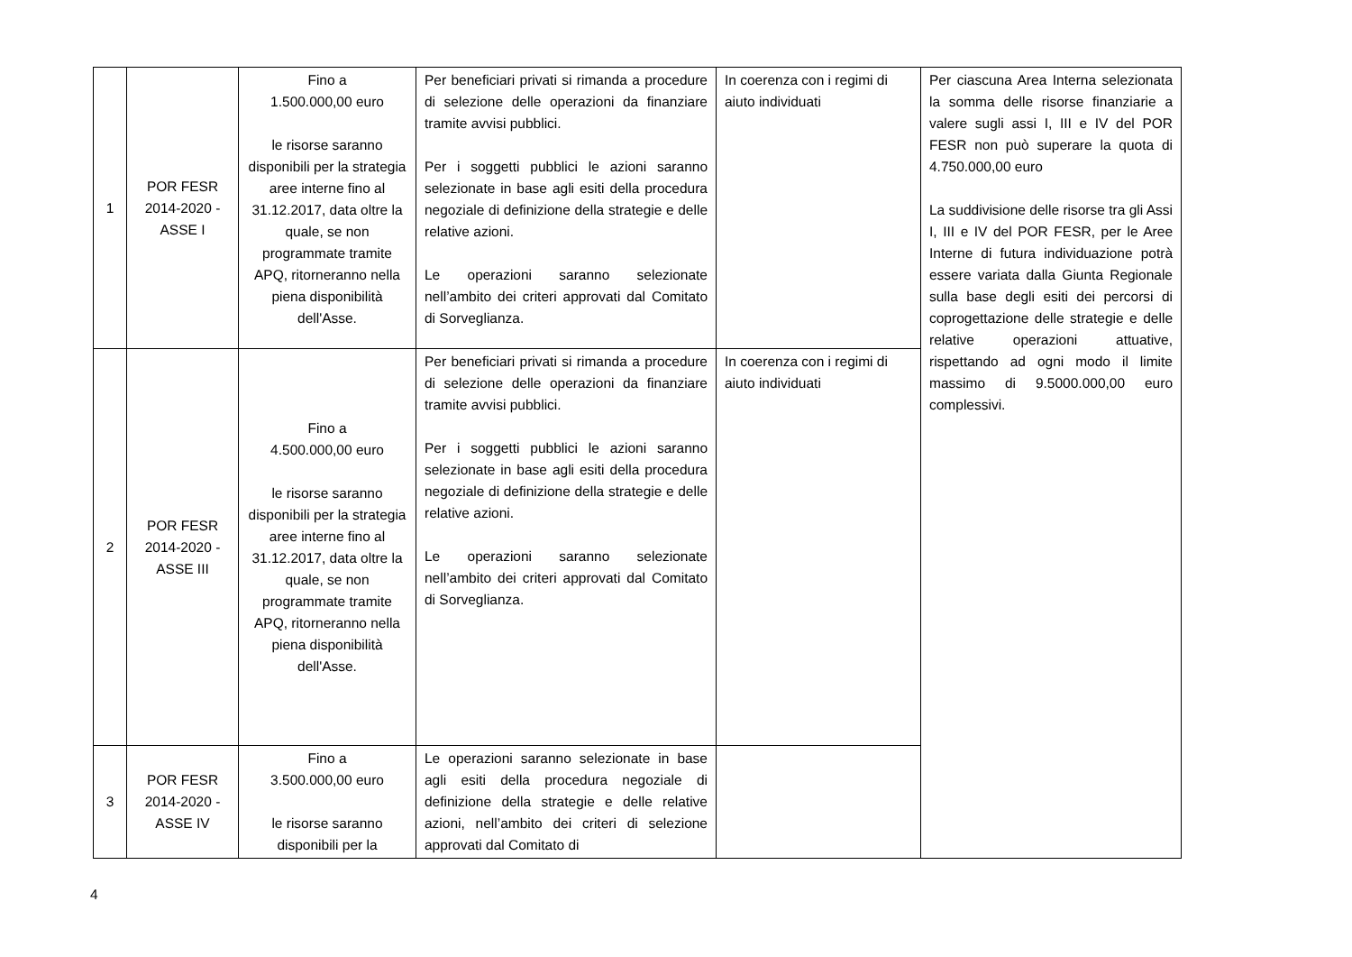| 1 | POR FESR 2014-2020 - ASSE I | Fino a 1.500.000,00 euro le risorse saranno disponibili per la strategia aree interne fino al 31.12.2017, data oltre la quale, se non programmate tramite APQ, ritorneranno nella piena disponibilità dell'Asse. | Per beneficiari privati si rimanda a procedure di selezione delle operazioni da finanziare tramite avvisi pubblici. Per i soggetti pubblici le azioni saranno selezionate in base agli esiti della procedura negoziale di definizione della strategie e delle relative azioni. Le operazioni saranno selezionate nell’ambito dei criteri approvati dal Comitato di Sorveglianza. | In coerenza con i regimi di aiuto individuati | Per ciascuna Area Interna selezionata la somma delle risorse finanziarie a valere sugli assi I, III e IV del POR FESR non può superare la quota di 4.750.000,00 euro La suddivisione delle risorse tra gli Assi I, III e IV del POR FESR, per le Aree Interne di futura individuazione potrà essere variata dalla Giunta Regionale sulla base degli esiti dei percorsi di coprogettazione delle strategie e delle relative operazioni attuative, rispettando ad ogni modo il limite massimo di 9.5000.000,00 euro complessivi. |
| 2 | POR FESR 2014-2020 - ASSE III | Fino a 4.500.000,00 euro le risorse saranno disponibili per la strategia aree interne fino al 31.12.2017, data oltre la quale, se non programmate tramite APQ, ritorneranno nella piena disponibilità dell'Asse. | Per beneficiari privati si rimanda a procedure di selezione delle operazioni da finanziare tramite avvisi pubblici. Per i soggetti pubblici le azioni saranno selezionate in base agli esiti della procedura negoziale di definizione della strategie e delle relative azioni. Le operazioni saranno selezionate nell’ambito dei criteri approvati dal Comitato di Sorveglianza. | In coerenza con i regimi di aiuto individuati | |
| 3 | POR FESR 2014-2020 - ASSE IV | Fino a 3.500.000,00 euro le risorse saranno disponibili per la | Le operazioni saranno selezionate in base agli esiti della procedura negoziale di definizione della strategie e delle relative azioni, nell’ambito dei criteri di selezione approvati dal Comitato di | | |
4